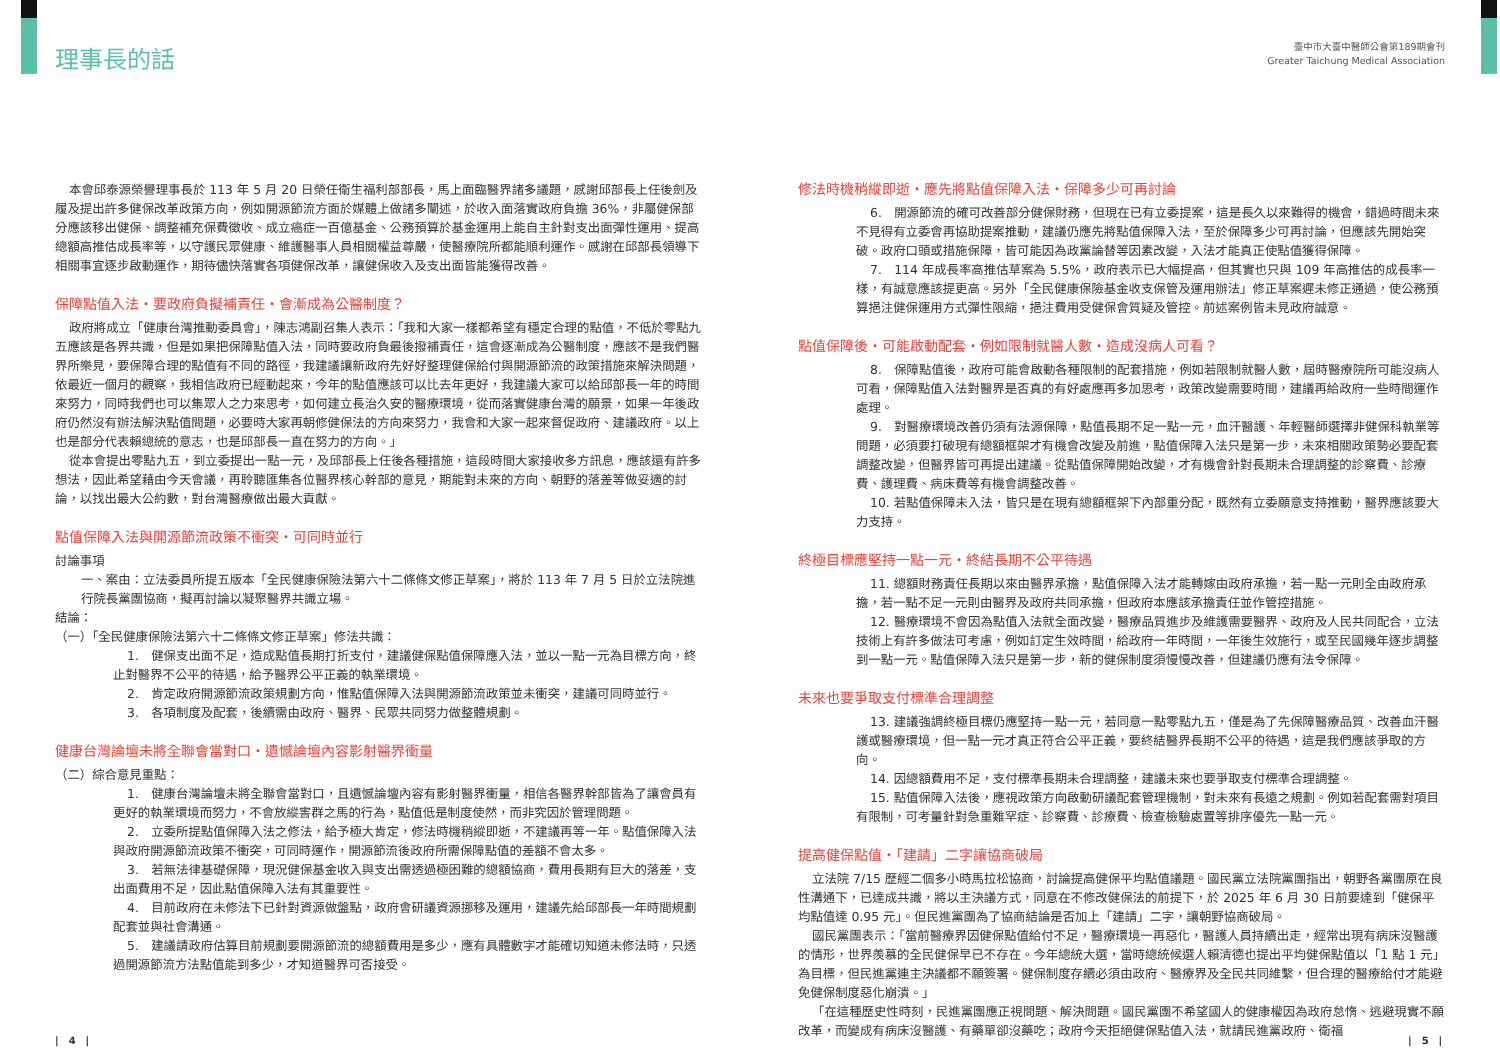理事長的話
臺中市大臺中醫師公會第189期會刊
Greater Taichung Medical Association
本會邱泰源榮譽理事長於 113 年 5 月 20 日榮任衛生福利部部長，馬上面臨醫界諸多議題，感謝邱部長上任後劍及履及提出許多健保改革政策方向，例如開源節流方面於媒體上做諸多闡述，於收入面落實政府負擔 36%，非屬健保部分應該移出健保、調整補充保費徵收、成立癌症一百億基金、公務預算於基金運用上能自主針對支出面彈性運用、提高總額高推估成長率等，以守護民眾健康、維護醫事人員相關權益尊嚴，使醫療院所都能順利運作。感謝在邱部長領導下相關事宜逐步啟動運作，期待儘快落實各項健保改革，讓健保收入及支出面皆能獲得改善。
保障點值入法・要政府負擬補責任・會漸成為公醫制度？
政府將成立「健康台灣推動委員會」，陳志鴻副召集人表示：「我和大家一樣都希望有穩定合理的點值，不低於零點九五應該是各界共識，但是如果把保障點值入法，同時要政府負最後撥補責任，這會逐漸成為公醫制度，應該不是我們醫界所樂見，要保障合理的點值有不同的路徑，我建議讓新政府先好好整理健保給付與開源節流的政策措施來解決問題，依最近一個月的觀察，我相信政府已經動起來，今年的點值應該可以比去年更好，我建議大家可以給邱部長一年的時間來努力，同時我們也可以集眾人之力來思考，如何建立長治久安的醫療環境，從而落實健康台灣的願景，如果一年後政府仍然沒有辦法解決點值問題，必要時大家再朝修健保法的方向來努力，我會和大家一起來督促政府、建議政府。以上也是部分代表賴總統的意志，也是邱部長一直在努力的方向。」
從本會提出零點九五，到立委提出一點一元，及邱部長上任後各種措施，這段時間大家接收多方訊息，應該還有許多想法，因此希望藉由今天會議，再聆聽匯集各位醫界核心幹部的意見，期能對未來的方向、朝野的落差等做妥適的討論，以找出最大公約數，對台灣醫療做出最大貢獻。
點值保障入法與開源節流政策不衝突・可同時並行
討論事項
一、案由：立法委員所提五版本「全民健康保險法第六十二條條文修正草案」，將於 113 年 7 月 5 日於立法院進行院長黨團協商，擬再討論以凝聚醫界共識立場。
結論：
（一）「全民健康保險法第六十二條條文修正草案」修法共識：
1.　健保支出面不足，造成點值長期打折支付，建議健保點值保障應入法，並以一點一元為目標方向，終止對醫界不公平的待遇，給予醫界公平正義的執業環境。
2.　肯定政府開源節流政策規劃方向，惟點值保障入法與開源節流政策並未衝突，建議可同時並行。
3.　各項制度及配套，後續需由政府、醫界、民眾共同努力做整體規劃。
健康台灣論壇未將全聯會當對口・遺憾論壇內容影射醫界衝量
（二）綜合意見重點：
1.　健康台灣論壇未將全聯會當對口，且遺憾論壇內容有影射醫界衝量，相信各醫界幹部皆為了讓會員有更好的執業環境而努力，不會放縱害群之馬的行為，點值低是制度使然，而非究因於管理問題。
2.　立委所提點值保障入法之修法，給予極大肯定，修法時機稍縱即逝，不建議再等一年。點值保障入法與政府開源節流政策不衝突，可同時運作，開源節流後政府所需保障點值的差額不會太多。
3.　若無法律基礎保障，現況健保基金收入與支出需透過極困難的總額協商，費用長期有巨大的落差，支出面費用不足，因此點值保障入法有其重要性。
4.　目前政府在未修法下已針對資源做盤點，政府會研議資源挪移及運用，建議先給邱部長一年時間規劃配套並與社會溝通。
5.　建議請政府估算目前規劃要開源節流的總額費用是多少，應有具體數字才能確切知道未修法時，只透過開源節流方法點值能到多少，才知道醫界可否接受。
修法時機稍縱即逝・應先將點值保障入法・保障多少可再討論
6.　開源節流的確可改善部分健保財務，但現在已有立委提案，這是長久以來難得的機會，錯過時間未來不見得有立委會再協助提案推動，建議仍應先將點值保障入法，至於保障多少可再討論，但應該先開始突破。政府口頭或措施保障，皆可能因為政黨論替等因素改變，入法才能真正使點值獲得保障。
7.　114 年成長率高推估草案為 5.5%，政府表示已大幅提高，但其實也只與 109 年高推估的成長率一樣，有誠意應該提更高。另外「全民健康保險基金收支保管及運用辦法」修正草案遲未修正通過，使公務預算挹注健保運用方式彈性限縮，挹注費用受健保會質疑及管控。前述案例皆未見政府誠意。
點值保障後・可能啟動配套・例如限制就醫人數・造成沒病人可看？
8.　保障點值後，政府可能會啟動各種限制的配套措施，例如若限制就醫人數，屆時醫療院所可能沒病人可看，保障點值入法對醫界是否真的有好處應再多加思考，政策改變需要時間，建議再給政府一些時間運作處理。
9.　對醫療環境改善仍須有法源保障，點值長期不足一點一元，血汗醫護、年輕醫師選擇非健保科執業等問題，必須要打破現有總額框架才有機會改變及前進，點值保障入法只是第一步，未來相關政策勢必要配套調整改變，但醫界皆可再提出建議。從點值保障開始改變，才有機會針對長期未合理調整的診察費、診療費、護理費、病床費等有機會調整改善。
10. 若點值保障未入法，皆只是在現有總額框架下內部重分配，既然有立委願意支持推動，醫界應該要大力支持。
終極目標應堅持一點一元・終結長期不公平待遇
11. 總額財務責任長期以來由醫界承擔，點值保障入法才能轉嫁由政府承擔，若一點一元則全由政府承擔，若一點不足一元則由醫界及政府共同承擔，但政府本應該承擔責任並作管控措施。
12. 醫療環境不會因為點值入法就全面改變，醫療品質進步及維護需要醫界、政府及人民共同配合，立法技術上有許多做法可考慮，例如訂定生效時間，給政府一年時間，一年後生效施行，或至民國幾年逐步調整到一點一元。點值保障入法只是第一步，新的健保制度須慢慢改善，但建議仍應有法令保障。
未來也要爭取支付標準合理調整
13. 建議強調終極目標仍應堅持一點一元，若同意一點零點九五，僅是為了先保障醫療品質、改善血汗醫護或醫療環境，但一點一元才真正符合公平正義，要終結醫界長期不公平的待遇，這是我們應該爭取的方向。
14. 因總額費用不足，支付標準長期未合理調整，建議未來也要爭取支付標準合理調整。
15. 點值保障入法後，應視政策方向啟動研議配套管理機制，對未來有長遠之規劃。例如若配套需對項目有限制，可考量針對急重難罕症、診察費、診療費、檢查檢驗處置等排序優先一點一元。
提高健保點值・「建請」二字讓協商破局
立法院 7/15 歷經二個多小時馬拉松協商，討論提高健保平均點值議題。國民黨立法院黨團指出，朝野各黨團原在良性溝通下，已達成共識，將以主決議方式，同意在不修改健保法的前提下，於 2025 年 6 月 30 日前要達到「健保平均點值達 0.95 元」。但民進黨團為了協商結論是否加上「建請」二字，讓朝野協商破局。
國民黨團表示：「當前醫療界因健保點值給付不足，醫療環境一再惡化，醫護人員持續出走，經常出現有病床沒醫護的情形，世界羨慕的全民健保早已不存在。今年總統大選，當時總統候選人賴清德也提出平均健保點值以「1 點 1 元」為目標，但民進黨連主決議都不願簽署。健保制度存續必須由政府、醫療界及全民共同維繫，但合理的醫療給付才能避免健保制度惡化崩潰。」
「在這種歷史性時刻，民進黨團應正視問題、解決問題。國民黨團不希望國人的健康權因為政府怠惰、逃避現實不願改革，而變成有病床沒醫護、有藥單卻沒藥吃；政府今天拒絕健保點值入法，就請民進黨政府、衛福
|　4　| |　5　|